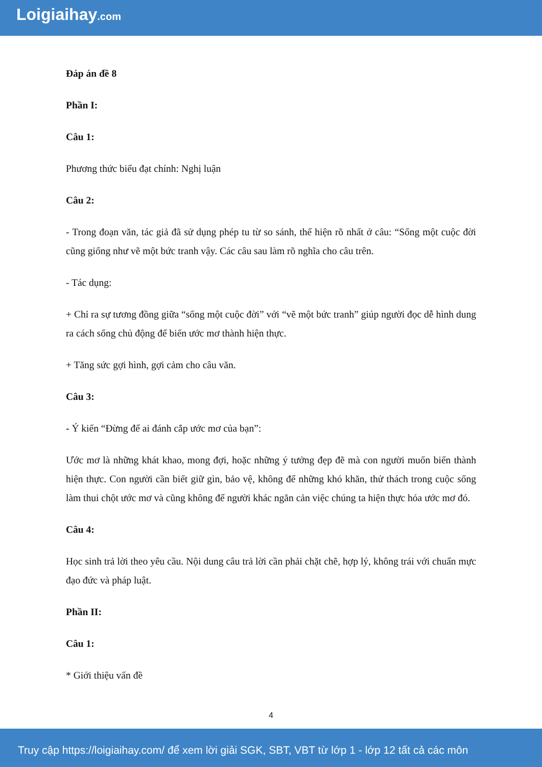Loigiaihay.com
Đáp án đề 8
Phần I:
Câu 1:
Phương thức biểu đạt chính: Nghị luận
Câu 2:
- Trong đoạn văn, tác giả đã sử dụng phép tu từ so sánh, thể hiện rõ nhất ở câu: “Sống một cuộc đời cũng giống như vẽ một bức tranh vậy. Các câu sau làm rõ nghĩa cho câu trên.
- Tác dụng:
+ Chỉ ra sự tương đồng giữa “sống một cuộc đời” với “vẽ một bức tranh” giúp người đọc dễ hình dung ra cách sống chủ động để biến ước mơ thành hiện thực.
+ Tăng sức gợi hình, gợi cảm cho câu văn.
Câu 3:
- Ý kiến “Đừng để ai đánh cắp ước mơ của bạn”:
Ước mơ là những khát khao, mong đợi, hoặc những ý tưởng đẹp đẽ mà con người muốn biến thành hiện thực. Con người cần biết giữ gìn, bảo vệ, không để những khó khăn, thử thách trong cuộc sống làm thui chột ước mơ và cũng không để người khác ngăn cản việc chúng ta hiện thực hóa ước mơ đó.
Câu 4:
Học sinh trả lời theo yêu cầu. Nội dung câu trả lời cần phải chặt chẽ, hợp lý, không trái với chuẩn mực đạo đức và pháp luật.
Phần II:
Câu 1:
* Giới thiệu vấn đề
4
Truy cập https://loigiaihay.com/ để xem lời giải SGK, SBT, VBT từ lớp 1 - lớp 12 tất cả các môn